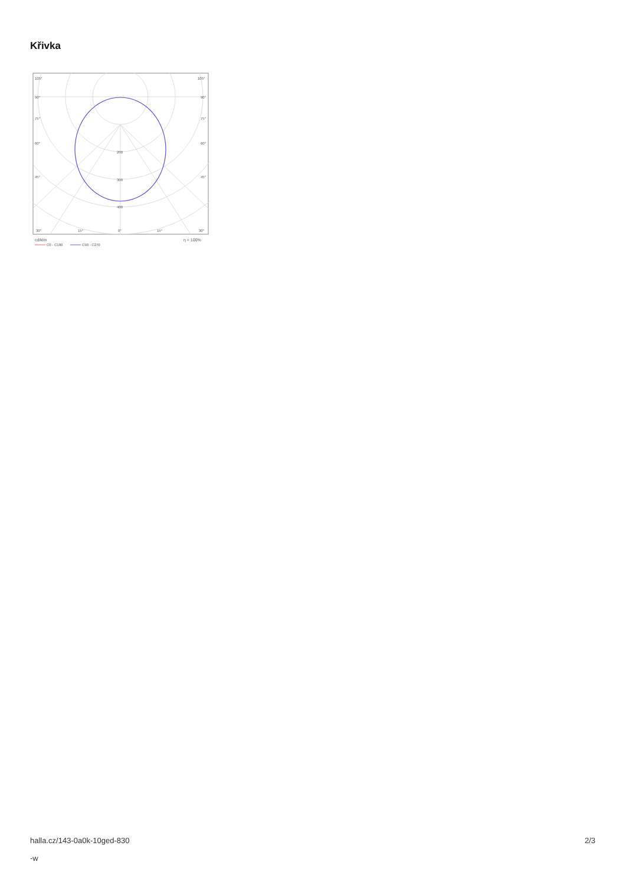Křivka
105°
105°
90°
90°
75°
75°
60°
60°
45°
45°
200
300
400
30°
15°
0°
15°
30°
cd/klm
η = 100%
C0 - C180
C90 - C270
halla.cz/143-0a0k-10ged-830
-w
2/3